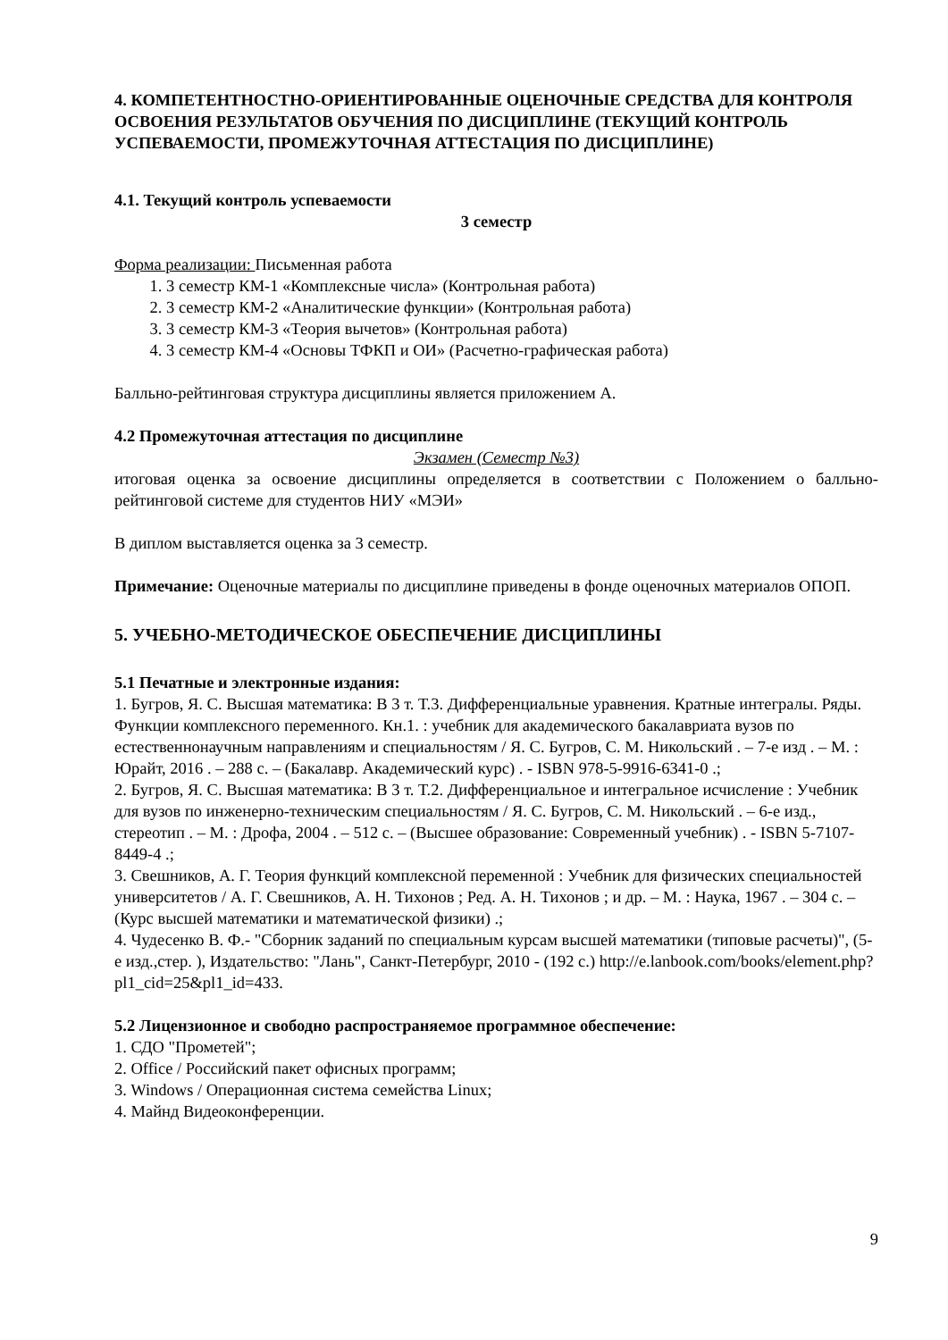4. КОМПЕТЕНТНОСТНО-ОРИЕНТИРОВАННЫЕ ОЦЕНОЧНЫЕ СРЕДСТВА ДЛЯ КОНТРОЛЯ ОСВОЕНИЯ РЕЗУЛЬТАТОВ ОБУЧЕНИЯ ПО ДИСЦИПЛИНЕ (ТЕКУЩИЙ КОНТРОЛЬ УСПЕВАЕМОСТИ, ПРОМЕЖУТОЧНАЯ АТТЕСТАЦИЯ ПО ДИСЦИПЛИНЕ)
4.1. Текущий контроль успеваемости
3 семестр
Форма реализации: Письменная работа
1. 3 семестр КМ-1 «Комплексные числа» (Контрольная работа)
2. 3 семестр КМ-2 «Аналитические функции» (Контрольная работа)
3. 3 семестр КМ-3 «Теория вычетов» (Контрольная работа)
4. 3 семестр КМ-4 «Основы ТФКП и ОИ» (Расчетно-графическая работа)
Балльно-рейтинговая структура дисциплины является приложением А.
4.2 Промежуточная аттестация по дисциплине
Экзамен (Семестр №3)
итоговая оценка за освоение дисциплины определяется в соответствии с Положением о балльно-рейтинговой системе для студентов НИУ «МЭИ»
В диплом выставляется оценка за 3 семестр.
Примечание: Оценочные материалы по дисциплине приведены в фонде оценочных материалов ОПОП.
5. УЧЕБНО-МЕТОДИЧЕСКОЕ ОБЕСПЕЧЕНИЕ ДИСЦИПЛИНЫ
5.1 Печатные и электронные издания:
1. Бугров, Я. С. Высшая математика: В 3 т. Т.3. Дифференциальные уравнения. Кратные интегралы. Ряды. Функции комплексного переменного. Кн.1. : учебник для академического бакалавриата вузов по естественнонаучным направлениям и специальностям / Я. С. Бугров, С. М. Никольский . – 7-е изд . – М. : Юрайт, 2016 . – 288 с. – (Бакалавр. Академический курс) . - ISBN 978-5-9916-6341-0 .;
2. Бугров, Я. С. Высшая математика: В 3 т. Т.2. Дифференциальное и интегральное исчисление : Учебник для вузов по инженерно-техническим специальностям / Я. С. Бугров, С. М. Никольский . – 6-е изд., стереотип . – М. : Дрофа, 2004 . – 512 с. – (Высшее образование: Современный учебник) . - ISBN 5-7107-8449-4 .;
3. Свешников, А. Г. Теория функций комплексной переменной : Учебник для физических специальностей университетов / А. Г. Свешников, А. Н. Тихонов ; Ред. А. Н. Тихонов ; и др. – М. : Наука, 1967 . – 304 с. – (Курс высшей математики и математической физики) .;
4. Чудесенко В. Ф.- "Сборник заданий по специальным курсам высшей математики (типовые расчеты)", (5-е изд.,стер. ), Издательство: "Лань", Санкт-Петербург, 2010 - (192 с.) http://e.lanbook.com/books/element.php?pl1_cid=25&pl1_id=433.
5.2 Лицензионное и свободно распространяемое программное обеспечение:
1. СДО "Прометей";
2. Office / Российский пакет офисных программ;
3. Windows / Операционная система семейства Linux;
4. Майнд Видеоконференции.
9